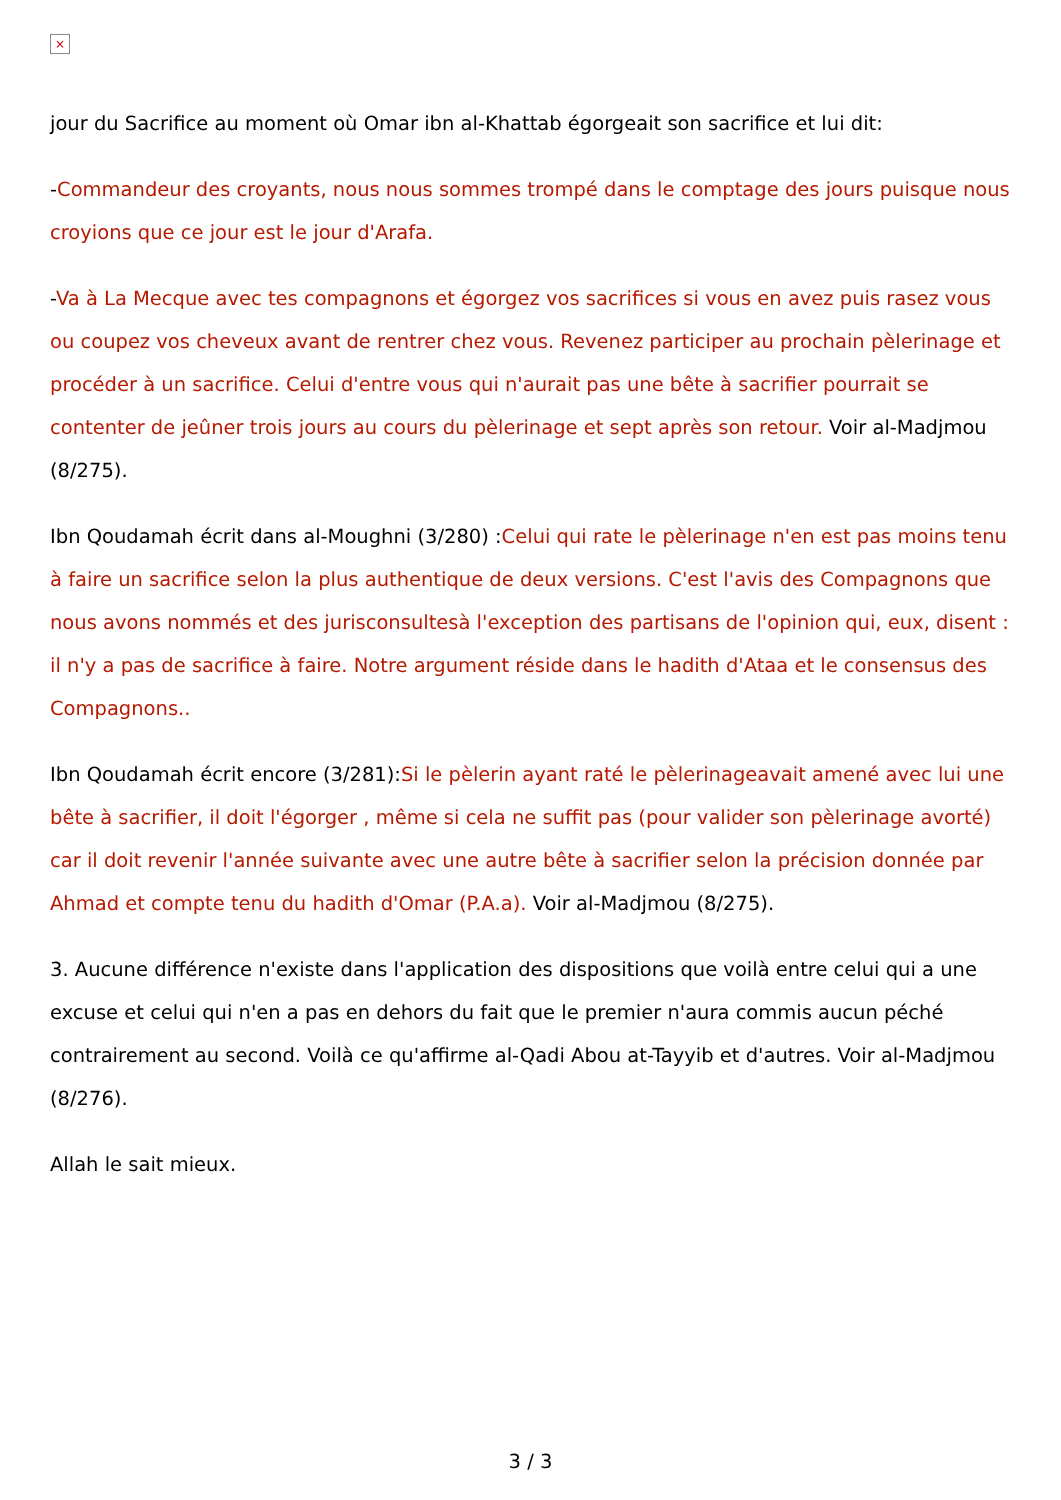×
jour du Sacrifice au moment où Omar ibn al-Khattab égorgeait son sacrifice et lui dit:
-Commandeur des croyants, nous nous sommes trompé dans le comptage des jours puisque nous croyions que ce jour est le jour d'Arafa.
-Va à La Mecque avec tes compagnons et égorgez vos sacrifices si vous en avez puis rasez vous ou coupez vos cheveux avant de rentrer chez vous. Revenez participer au prochain pèlerinage et procéder à un sacrifice. Celui d'entre vous qui n'aurait pas une bête à sacrifier pourrait se contenter de jeûner trois jours au cours du pèlerinage et sept après son retour. Voir al-Madjmou (8/275).
Ibn Qoudamah écrit dans al-Moughni (3/280) :Celui qui rate le pèlerinage n'en est pas moins tenu à faire un sacrifice selon la plus authentique de deux versions. C'est l'avis des Compagnons que nous avons nommés et des jurisconsultesà l'exception des partisans de l'opinion qui, eux, disent : il n'y a pas de sacrifice à faire. Notre argument réside dans le hadith d'Ataa et le consensus des Compagnons..
Ibn Qoudamah écrit encore (3/281):Si le pèlerin ayant raté le pèlerinageavait amené avec lui une bête à sacrifier, il doit l'égorger , même si cela ne suffit pas (pour valider son pèlerinage avorté) car il doit revenir l'année suivante avec une autre bête à sacrifier selon la précision donnée par Ahmad et compte tenu du hadith d'Omar (P.A.a). Voir al-Madjmou (8/275).
3. Aucune différence n'existe dans l'application des dispositions que voilà entre celui qui a une excuse et celui qui n'en a pas en dehors du fait que le premier n'aura commis aucun péché contrairement au second. Voilà ce qu'affirme al-Qadi Abou at-Tayyib et d'autres. Voir al-Madjmou (8/276).
Allah le sait mieux.
3 / 3